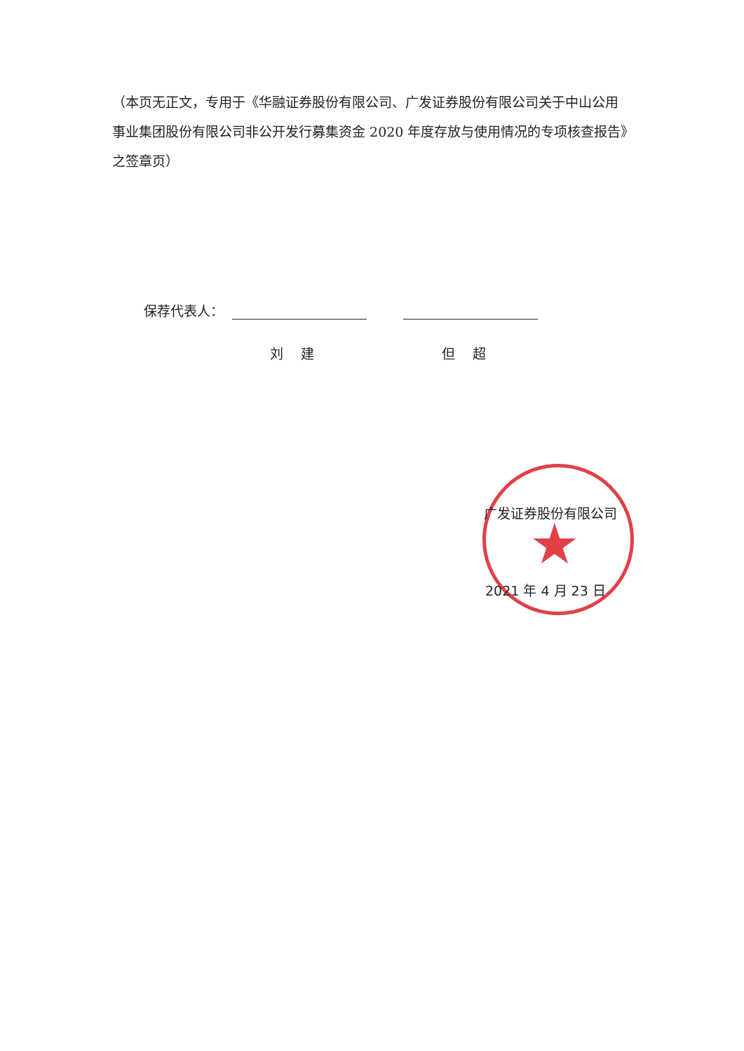（本页无正文，专用于《华融证券股份有限公司、广发证券股份有限公司关于中山公用事业集团股份有限公司非公开发行募集资金 2020 年度存放与使用情况的专项核查报告》之签章页）
保荐代表人：
刘　 建 但　 超
★
广发证券股份有限公司
2021 年 4 月 23 日